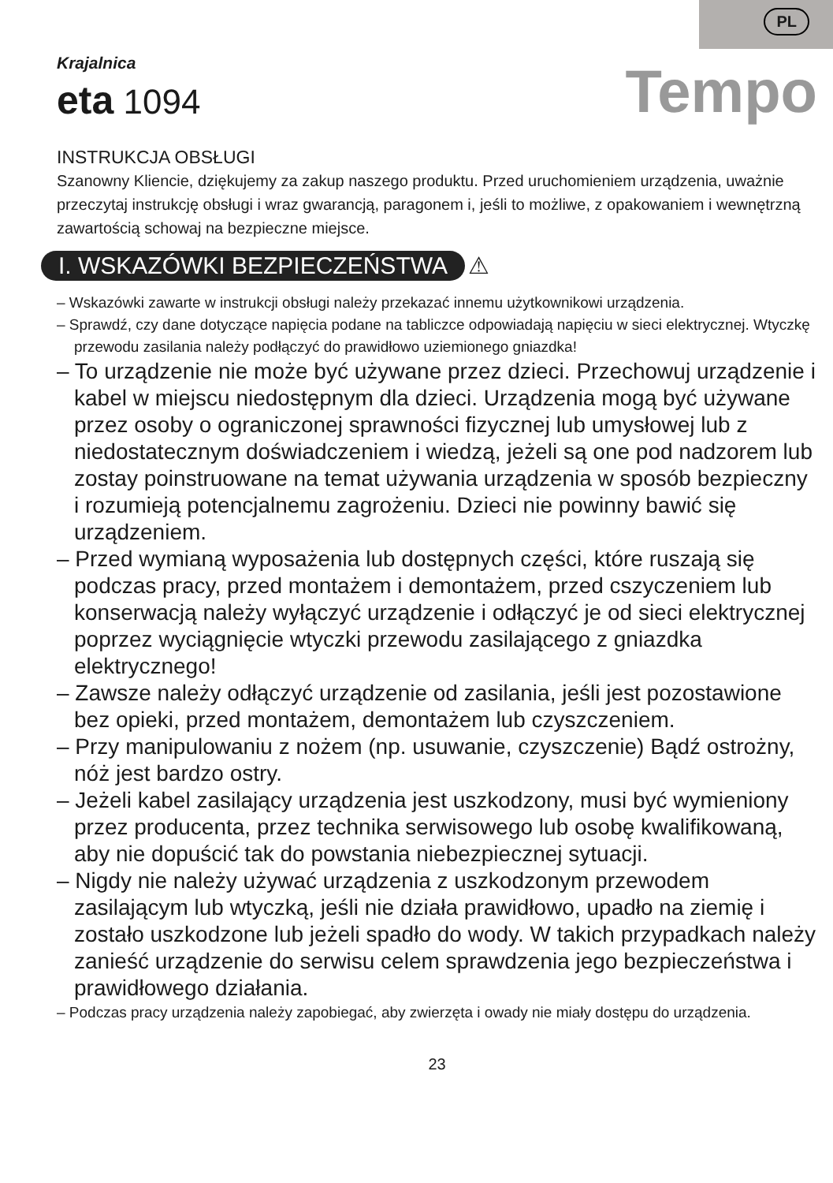PL
Tempo
Krajalnica
eta 1094
INSTRUKCJA OBSŁUGI
Szanowny Kliencie, dziękujemy za zakup naszego produktu. Przed uruchomieniem urządzenia, uważnie przeczytaj instrukcję obsługi i wraz gwarancją, paragonem i, jeśli to możliwe, z opakowaniem i wewnętrzną zawartością schowaj na bezpieczne miejsce.
I. WSKAZÓWKI BEZPIECZEŃSTWA
⚠
– Wskazówki zawarte w instrukcji obsługi należy przekazać innemu użytkownikowi urządzenia.
– Sprawdź, czy dane dotyczące napięcia podane na tabliczce odpowiadają napięciu w sieci elektrycznej. Wtyczkę przewodu zasilania należy podłączyć do prawidłowo uziemionego gniazdka!
– To urządzenie nie może być używane przez dzieci. Przechowuj urządzenie i kabel w miejscu niedostępnym dla dzieci. Urządzenia mogą być używane przez osoby o ograniczonej sprawności fizycznej lub umysłowej lub z niedostatecznym doświadczeniem i wiedzą, jeżeli są one pod nadzorem lub zostay poinstruowane na temat używania urządzenia w sposób bezpieczny i rozumieją potencjalnemu zagrożeniu. Dzieci nie powinny bawić się urządzeniem.
– Przed wymianą wyposażenia lub dostępnych części, które ruszają się podczas pracy, przed montażem i demontażem, przed cszyczeniem lub konserwacją należy wyłączyć urządzenie i odłączyć je od sieci elektrycznej poprzez wyciągnięcie wtyczki przewodu zasilającego z gniazdka elektrycznego!
– Zawsze należy odłączyć urządzenie od zasilania, jeśli jest pozostawione bez opieki, przed montażem, demontażem lub czyszczeniem.
– Przy manipulowaniu z nożem (np. usuwanie, czyszczenie) Bądź ostrożny, nóż jest bardzo ostry.
– Jeżeli kabel zasilający urządzenia jest uszkodzony, musi być wymieniony przez producenta, przez technika serwisowego lub osobę kwalifikowaną, aby nie dopuścić tak do powstania niebezpiecznej sytuacji.
– Nigdy nie należy używać urządzenia z uszkodzonym przewodem zasilającym lub wtyczką, jeśli nie działa prawidłowo, upadło na ziemię i zostało uszkodzone lub jeżeli spadło do wody. W takich przypadkach należy zanieść urządzenie do serwisu celem sprawdzenia jego bezpieczeństwa i prawidłowego działania.
– Podczas pracy urządzenia należy zapobiegać, aby zwierzęta i owady nie miały dostępu do urządzenia.
23